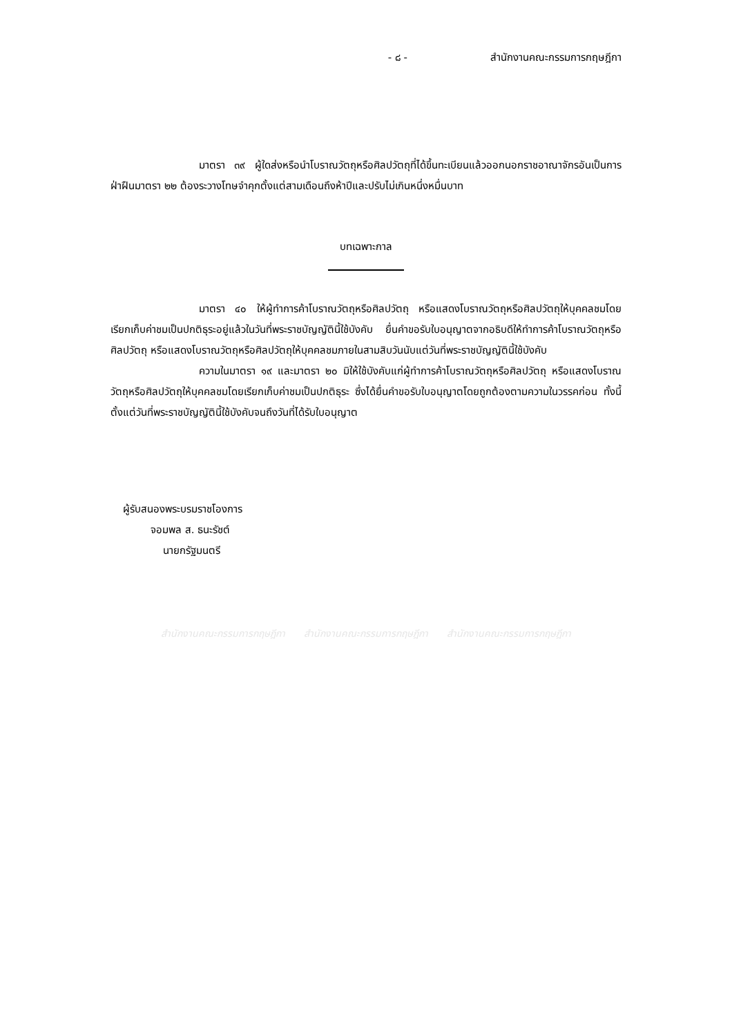- ๘ - สำนักงานคณะกรรมการกฤษฎีกา
มาตรา ๓๙ ผู้ใดส่งหรือนำโบราณวัตถุหรือศิลปวัตถุที่ได้ขึ้นทะเบียนแล้วออกนอกราชอาณาจักรอันเป็นการฝ่าฝืนมาตรา ๒๒ ต้องระวางโทษจำคุกตั้งแต่สามเดือนถึงห้าปีและปรับไม่เกินหนึ่งหมื่นบาท
บทเฉพาะกาล
มาตรา ๔๐ ให้ผู้ทำการค้าโบราณวัตถุหรือศิลปวัตถุ หรือแสดงโบราณวัตถุหรือศิลปวัตถุให้บุคคลชมโดยเรียกเก็บค่าชมเป็นปกติธุระอยู่แล้วในวันที่พระราชบัญญัตินี้ใช้บังคับ ยื่นคำขอรับใบอนุญาตจากอธิบดีให้ทำการค้าโบราณวัตถุหรือศิลปวัตถุ หรือแสดงโบราณวัตถุหรือศิลปวัตถุให้บุคคลชมภายในสามสิบวันนับแต่วันที่พระราชบัญญัตินี้ใช้บังคับ
ความในมาตรา ๑๙ และมาตรา ๒๐ มิให้ใช้บังคับแก่ผู้ทำการค้าโบราณวัตถุหรือศิลปวัตถุ หรือแสดงโบราณวัตถุหรือศิลปวัตถุให้บุคคลชมโดยเรียกเก็บค่าชมเป็นปกติธุระ ซึ่งได้ยื่นคำขอรับใบอนุญาตโดยถูกต้องตามความในวรรคก่อน ทั้งนี้ ตั้งแต่วันที่พระราชบัญญัตินี้ใช้บังคับจนถึงวันที่ได้รับใบอนุญาต
ผู้รับสนองพระบรมราชโองการ
จอมพล ส. ธนะรัชต์
นายกรัฐมนตรี
สำนักงานคณะกรรมการกฤษฎีกา สำนักงานคณะกรรมการกฤษฎีกา สำนักงานคณะกรรมการกฤษฎีกา